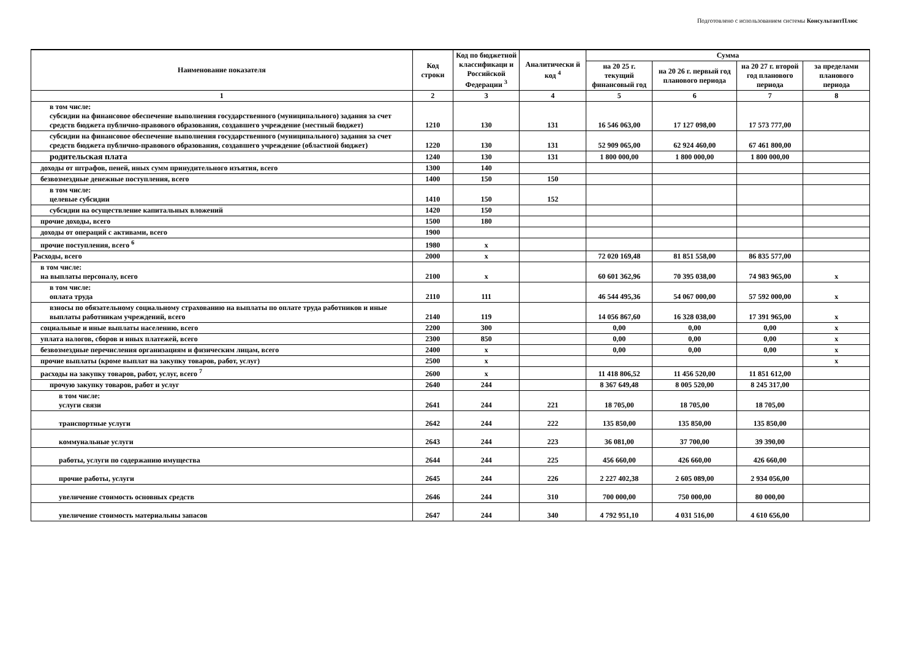Подготовлено с использованием системы КонсультантПлюс
| Наименование показателя | Код строки | Код по бюджетной классификаци и Российской Федерации <sup>3</sup> | Аналитически й код <sup>4</sup> | Сумма | | | |
| --- | --- | --- | --- | --- | --- | --- | --- |
| | | | | на 20 25 г. текущий финансовый год | на 20 26 г. первый год планового периода | на 20 27 г. второй год планового периода | за пределами планового периода |
| 1 | 2 | 3 | 4 | 5 | 6 | 7 | 8 |
| в том числе: субсидии на финансовое обеспечение выполнения государственного (муниципального) задания за счет средств бюджета публично-правового образования, создавшего учреждение (местный бюджет) | 1210 | 130 | 131 | 16 546 063,00 | 17 127 098,00 | 17 573 777,00 | |
| субсидии на финансовое обеспечение выполнения государственного (муниципального) задания за счет средств бюджета публично-правового образования, создавшего учреждение (областной бюджет) | 1220 | 130 | 131 | 52 909 065,00 | 62 924 460,00 | 67 461 800,00 | |
| родительская плата | 1240 | 130 | 131 | 1 800 000,00 | 1 800 000,00 | 1 800 000,00 | |
| доходы от штрафов, пеней, иных сумм принудительного изъятия, всего | 1300 | 140 | | | | | |
| безвозмездные денежные поступления, всего | 1400 | 150 | 150 | | | | |
| в том числе: целевые субсидии | 1410 | 150 | 152 | | | | |
| субсидии на осуществление капитальных вложений | 1420 | 150 | | | | | |
| прочие доходы, всего | 1500 | 180 | | | | | |
| доходы от операций с активами, всего | 1900 | | | | | | |
| прочие поступления, всего <sup>6</sup> | 1980 | x | | | | | |
| Расходы, всего | 2000 | x | | 72 020 169,48 | 81 851 558,00 | 86 835 577,00 | |
| в том числе: на выплаты персоналу, всего | 2100 | x | | 60 601 362,96 | 70 395 038,00 | 74 983 965,00 | x |
| в том числе: оплата труда | 2110 | 111 | | 46 544 495,36 | 54 067 000,00 | 57 592 000,00 | x |
| взносы по обязательному социальному страхованию на выплаты по оплате труда работников и иные выплаты работникам учреждений, всего | 2140 | 119 | | 14 056 867,60 | 16 328 038,00 | 17 391 965,00 | x |
| социальные и иные выплаты населению, всего | 2200 | 300 | | 0,00 | 0,00 | 0,00 | x |
| уплата налогов, сборов и иных платежей, всего | 2300 | 850 | | 0,00 | 0,00 | 0,00 | x |
| безвозмездные перечисления организациям и физическим лицам, всего | 2400 | x | | 0,00 | 0,00 | 0,00 | x |
| прочие выплаты (кроме выплат на закупку товаров, работ, услуг) | 2500 | x | | | | | x |
| расходы на закупку товаров, работ, услуг, всего <sup>7</sup> | 2600 | x | | 11 418 806,52 | 11 456 520,00 | 11 851 612,00 | |
| прочую закупку товаров, работ и услуг | 2640 | 244 | | 8 367 649,48 | 8 005 520,00 | 8 245 317,00 | |
| в том числе: услуги связи | 2641 | 244 | 221 | 18 705,00 | 18 705,00 | 18 705,00 | |
| транспортные услуги | 2642 | 244 | 222 | 135 850,00 | 135 850,00 | 135 850,00 | |
| коммунальные услуги | 2643 | 244 | 223 | 36 081,00 | 37 700,00 | 39 390,00 | |
| работы, услуги по содержанию имущества | 2644 | 244 | 225 | 456 660,00 | 426 660,00 | 426 660,00 | |
| прочие работы, услуги | 2645 | 244 | 226 | 2 227 402,38 | 2 605 089,00 | 2 934 056,00 | |
| увеличение стоимость основных средств | 2646 | 244 | 310 | 700 000,00 | 750 000,00 | 80 000,00 | |
| увеличение стоимость материальны запасов | 2647 | 244 | 340 | 4 792 951,10 | 4 031 516,00 | 4 610 656,00 | |